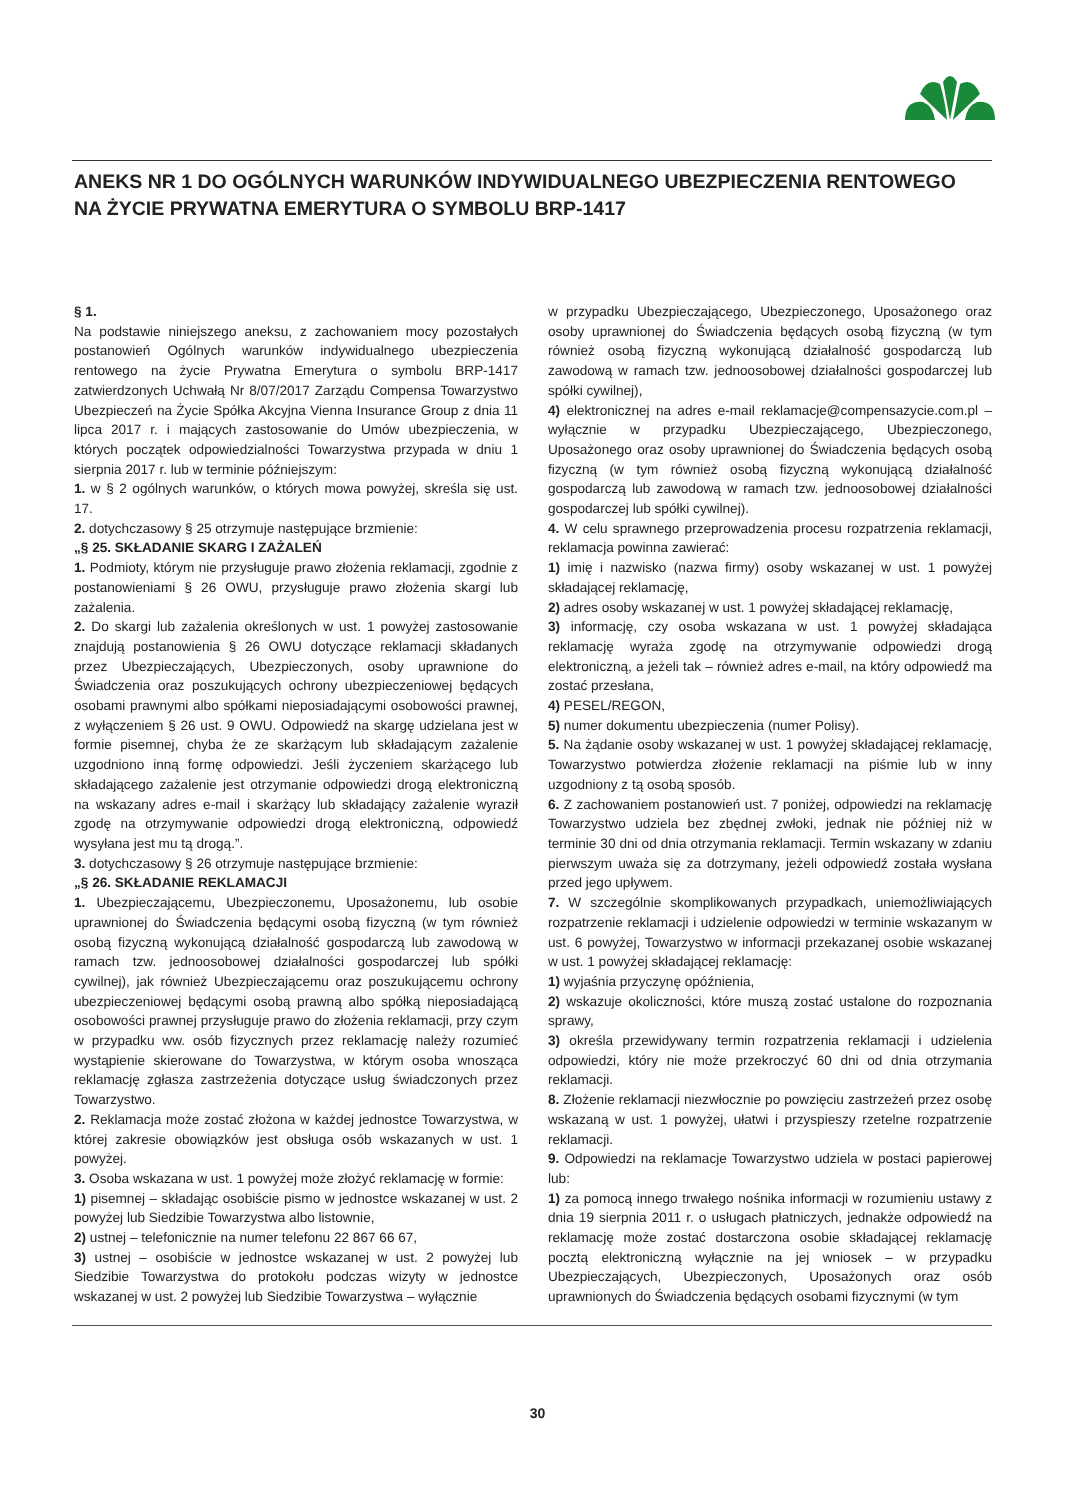ANEKS NR 1 DO OGÓLNYCH WARUNKÓW INDYWIDUALNEGO UBEZPIECZENIA RENTOWEGO NA ŻYCIE PRYWATNA EMERYTURA O SYMBOLU BRP-1417
§ 1.
Na podstawie niniejszego aneksu, z zachowaniem mocy pozostałych postanowień Ogólnych warunków indywidualnego ubezpieczenia rentowego na życie Prywatna Emerytura o symbolu BRP-1417 zatwierdzonych Uchwałą Nr 8/07/2017 Zarządu Compensa Towarzystwo Ubezpieczeń na Życie Spółka Akcyjna Vienna Insurance Group z dnia 11 lipca 2017 r. i mających zastosowanie do Umów ubezpieczenia, w których początek odpowiedzialności Towarzystwa przypada w dniu 1 sierpnia 2017 r. lub w terminie późniejszym:
1. w § 2 ogólnych warunków, o których mowa powyżej, skreśla się ust. 17.
2. dotychczasowy § 25 otrzymuje następujące brzmienie:
„§ 25. SKŁADANIE SKARG I ZAŻALEŃ
1. Podmioty, którym nie przysługuje prawo złożenia reklamacji, zgodnie z postanowieniami § 26 OWU, przysługuje prawo złożenia skargi lub zażalenia.
2. Do skargi lub zażalenia określonych w ust. 1 powyżej zastosowanie znajdują postanowienia § 26 OWU dotyczące reklamacji składanych przez Ubezpieczających, Ubezpieczonych, osoby uprawnione do Świadczenia oraz poszukujących ochrony ubezpieczeniowej będących osobami prawnymi albo spółkami nieposiadającymi osobowości prawnej, z wyłączeniem § 26 ust. 9 OWU. Odpowiedź na skargę udzielana jest w formie pisemnej, chyba że ze skarżącym lub składającym zażalenie uzgodniono inną formę odpowiedzi. Jeśli życzeniem skarżącego lub składającego zażalenie jest otrzymanie odpowiedzi drogą elektroniczną na wskazany adres e-mail i skarżący lub składający zażalenie wyraził zgodę na otrzymywanie odpowiedzi drogą elektroniczną, odpowiedź wysyłana jest mu tą drogą.”.
3. dotychczasowy § 26 otrzymuje następujące brzmienie:
„§ 26. SKŁADANIE REKLAMACJI
1. Ubezpieczającemu, Ubezpieczonemu, Uposażonemu, lub osobie uprawnionej do Świadczenia będącymi osobą fizyczną (w tym również osobą fizyczną wykonującą działalność gospodarczą lub zawodową w ramach tzw. jednoosobowej działalności gospodarczej lub spółki cywilnej), jak również Ubezpieczającemu oraz poszukującemu ochrony ubezpieczeniowej będącymi osobą prawną albo spółką nieposiadającą osobowości prawnej przysługuje prawo do złożenia reklamacji, przy czym w przypadku ww. osób fizycznych przez reklamację należy rozumieć wystąpienie skierowane do Towarzystwa, w którym osoba wnosząca reklamację zgłasza zastrzeżenia dotyczące usług świadczonych przez Towarzystwo.
2. Reklamacja może zostać złożona w każdej jednostce Towarzystwa, w której zakresie obowiązków jest obsługa osób wskazanych w ust. 1 powyżej.
3. Osoba wskazana w ust. 1 powyżej może złożyć reklamację w formie:
1) pisemnej – składając osobiście pismo w jednostce wskazanej w ust. 2 powyżej lub Siedzibie Towarzystwa albo listownie,
2) ustnej – telefonicznie na numer telefonu 22 867 66 67,
3) ustnej – osobiście w jednostce wskazanej w ust. 2 powyżej lub Siedzibie Towarzystwa do protokołu podczas wizyty w jednostce wskazanej w ust. 2 powyżej lub Siedzibie Towarzystwa – wyłącznie
w przypadku Ubezpieczającego, Ubezpieczonego, Uposażonego oraz osoby uprawnionej do Świadczenia będących osobą fizyczną (w tym również osobą fizyczną wykonującą działalność gospodarczą lub zawodową w ramach tzw. jednoosobowej działalności gospodarczej lub spółki cywilnej),
4) elektronicznej na adres e-mail reklamacje@compensazycie.com.pl – wyłącznie w przypadku Ubezpieczającego, Ubezpieczonego, Uposażonego oraz osoby uprawnionej do Świadczenia będących osobą fizyczną (w tym również osobą fizyczną wykonującą działalność gospodarczą lub zawodową w ramach tzw. jednoosobowej działalności gospodarczej lub spółki cywilnej).
4. W celu sprawnego przeprowadzenia procesu rozpatrzenia reklamacji, reklamacja powinna zawierać:
1) imię i nazwisko (nazwa firmy) osoby wskazanej w ust. 1 powyżej składającej reklamację,
2) adres osoby wskazanej w ust. 1 powyżej składającej reklamację,
3) informację, czy osoba wskazana w ust. 1 powyżej składająca reklamację wyraża zgodę na otrzymywanie odpowiedzi drogą elektroniczną, a jeżeli tak – również adres e-mail, na który odpowiedź ma zostać przesłana,
4) PESEL/REGON,
5) numer dokumentu ubezpieczenia (numer Polisy).
5. Na żądanie osoby wskazanej w ust. 1 powyżej składającej reklamację, Towarzystwo potwierdza złożenie reklamacji na piśmie lub w inny uzgodniony z tą osobą sposób.
6. Z zachowaniem postanowień ust. 7 poniżej, odpowiedzi na reklamację Towarzystwo udziela bez zbędnej zwłoki, jednak nie później niż w terminie 30 dni od dnia otrzymania reklamacji. Termin wskazany w zdaniu pierwszym uważa się za dotrzymany, jeżeli odpowiedź została wysłana przed jego upływem.
7. W szczególnie skomplikowanych przypadkach, uniemożliwiających rozpatrzenie reklamacji i udzielenie odpowiedzi w terminie wskazanym w ust. 6 powyżej, Towarzystwo w informacji przekazanej osobie wskazanej w ust. 1 powyżej składającej reklamację:
1) wyjaśnia przyczynę opóźnienia,
2) wskazuje okoliczności, które muszą zostać ustalone do rozpoznania sprawy,
3) określa przewidywany termin rozpatrzenia reklamacji i udzielenia odpowiedzi, który nie może przekroczyć 60 dni od dnia otrzymania reklamacji.
8. Złożenie reklamacji niezwłocznie po powzięciu zastrzeżeń przez osobę wskazaną w ust. 1 powyżej, ułatwi i przyspieszy rzetelne rozpatrzenie reklamacji.
9. Odpowiedzi na reklamacje Towarzystwo udziela w postaci papierowej lub:
1) za pomocą innego trwałego nośnika informacji w rozumieniu ustawy z dnia 19 sierpnia 2011 r. o usługach płatniczych, jednakże odpowiedź na reklamację może zostać dostarczona osobie składającej reklamację pocztą elektroniczną wyłącznie na jej wniosek – w przypadku Ubezpieczających, Ubezpieczonych, Uposażonych oraz osób uprawnionych do Świadczenia będących osobami fizycznymi (w tym
30